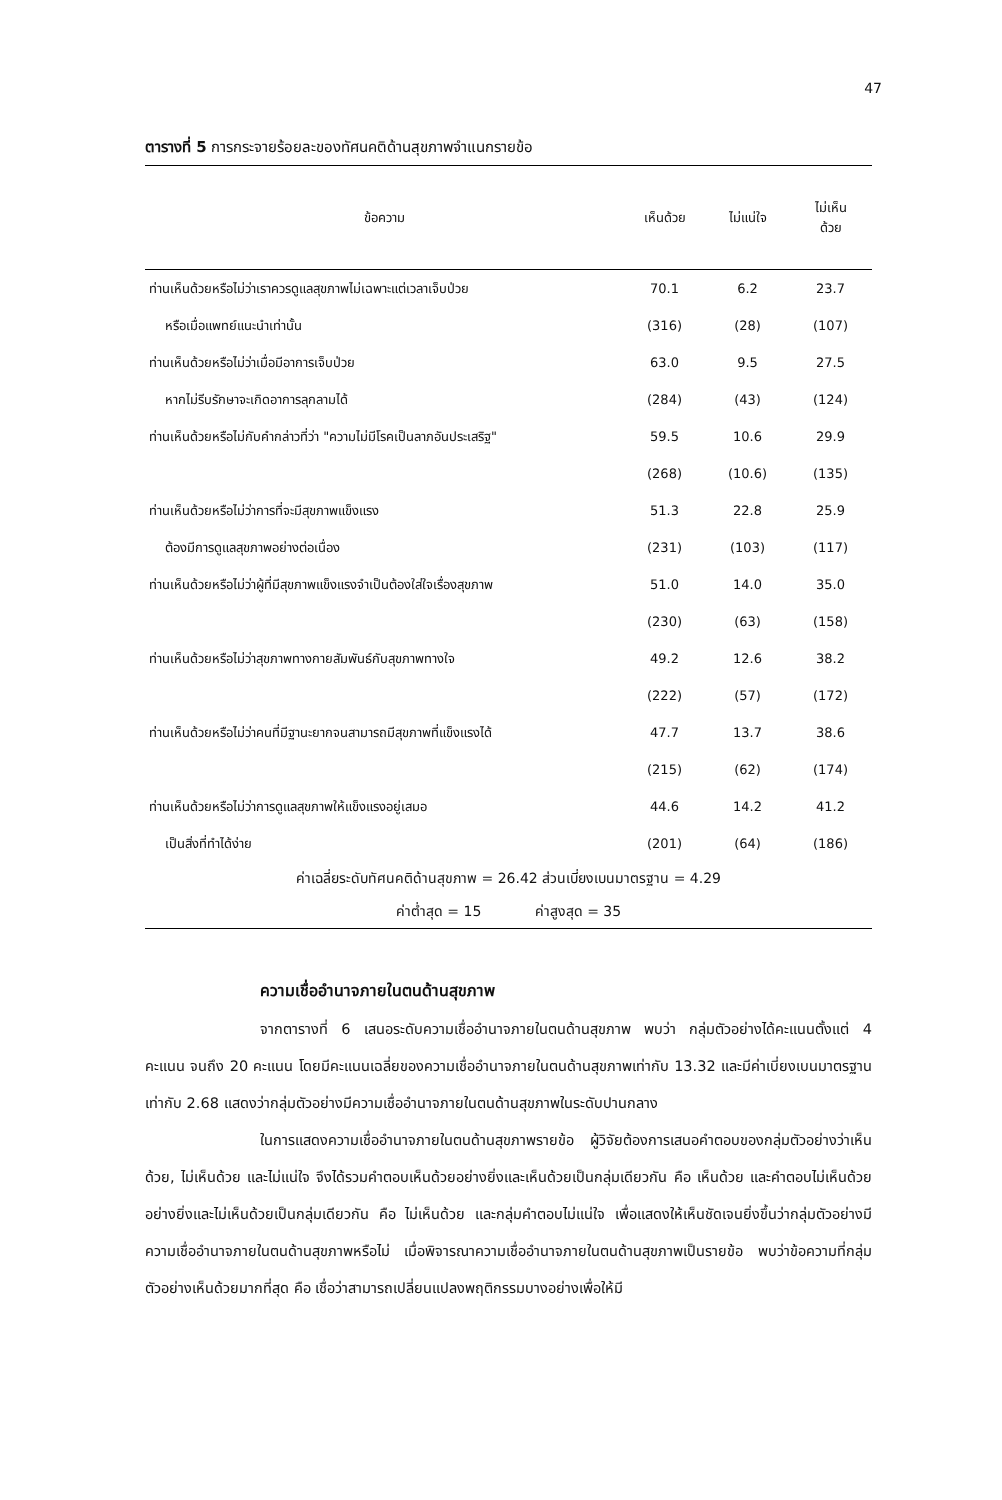47
ตารางที่ 5 การกระจายร้อยละของทัศนคติด้านสุขภาพจำแนกรายข้อ
| ข้อความ | เห็นด้วย | ไม่แน่ใจ | ไม่เห็น ด้วย |
| --- | --- | --- | --- |
| ท่านเห็นด้วยหรือไม่ว่าเราควรดูแลสุขภาพไม่เฉพาะแต่เวลาเจ็บป่วย | 70.1 | 6.2 | 23.7 |
| หรือเมื่อแพทย์แนะนำเท่านั้น | (316) | (28) | (107) |
| ท่านเห็นด้วยหรือไม่ว่าเมื่อมีอาการเจ็บป่วย | 63.0 | 9.5 | 27.5 |
| หากไม่รีบรักษาจะเกิดอาการลุกลามได้ | (284) | (43) | (124) |
| ท่านเห็นด้วยหรือไม่กับคำกล่าวที่ว่า "ความไม่มีโรคเป็นลาภอันประเสริฐ" | 59.5 | 10.6 | 29.9 |
| | (268) | (10.6) | (135) |
| ท่านเห็นด้วยหรือไม่ว่าการที่จะมีสุขภาพแข็งแรง | 51.3 | 22.8 | 25.9 |
| ต้องมีการดูแลสุขภาพอย่างต่อเนื่อง | (231) | (103) | (117) |
| ท่านเห็นด้วยหรือไม่ว่าผู้ที่มีสุขภาพแข็งแรงจำเป็นต้องใส่ใจเรื่องสุขภาพ | 51.0 | 14.0 | 35.0 |
| | (230) | (63) | (158) |
| ท่านเห็นด้วยหรือไม่ว่าสุขภาพทางกายสัมพันธ์กับสุขภาพทางใจ | 49.2 | 12.6 | 38.2 |
| | (222) | (57) | (172) |
| ท่านเห็นด้วยหรือไม่ว่าคนที่มีฐานะยากจนสามารถมีสุขภาพที่แข็งแรงได้ | 47.7 | 13.7 | 38.6 |
| | (215) | (62) | (174) |
| ท่านเห็นด้วยหรือไม่ว่าการดูแลสุขภาพให้แข็งแรงอยู่เสมอ | 44.6 | 14.2 | 41.2 |
| เป็นสิ่งที่ทำได้ง่าย | (201) | (64) | (186) |
| ค่าเฉลี่ยระดับทัศนคติด้านสุขภาพ = 26.42 ส่วนเบี่ยงเบนมาตรฐาน = 4.29 | | | |
| ค่าต่ำสุด = 15 ค่าสูงสุด = 35 | | | |
ความเชื่ออำนาจภายในตนด้านสุขภาพ
จากตารางที่ 6 เสนอระดับความเชื่ออำนาจภายในตนด้านสุขภาพ พบว่า กลุ่มตัวอย่างได้คะแนนตั้งแต่ 4 คะแนน จนถึง 20 คะแนน โดยมีคะแนนเฉลี่ยของความเชื่ออำนาจภายในตนด้านสุขภาพเท่ากับ 13.32 และมีค่าเบี่ยงเบนมาตรฐานเท่ากับ 2.68 แสดงว่ากลุ่มตัวอย่างมีความเชื่ออำนาจภายในตนด้านสุขภาพในระดับปานกลาง
ในการแสดงความเชื่ออำนาจภายในตนด้านสุขภาพรายข้อ ผู้วิจัยต้องการเสนอคำตอบของกลุ่มตัวอย่างว่าเห็นด้วย, ไม่เห็นด้วย และไม่แน่ใจ จึงได้รวมคำตอบเห็นด้วยอย่างยิ่งและเห็นด้วยเป็นกลุ่มเดียวกัน คือ เห็นด้วย และคำตอบไม่เห็นด้วยอย่างยิ่งและไม่เห็นด้วยเป็นกลุ่มเดียวกัน คือ ไม่เห็นด้วย และกลุ่มคำตอบไม่แน่ใจ เพื่อแสดงให้เห็นชัดเจนยิ่งขึ้นว่ากลุ่มตัวอย่างมีความเชื่ออำนาจภายในตนด้านสุขภาพหรือไม่ เมื่อพิจารณาความเชื่ออำนาจภายในตนด้านสุขภาพเป็นรายข้อ พบว่าข้อความที่กลุ่มตัวอย่างเห็นด้วยมากที่สุด คือ เชื่อว่าสามารถเปลี่ยนแปลงพฤติกรรมบางอย่างเพื่อให้มี